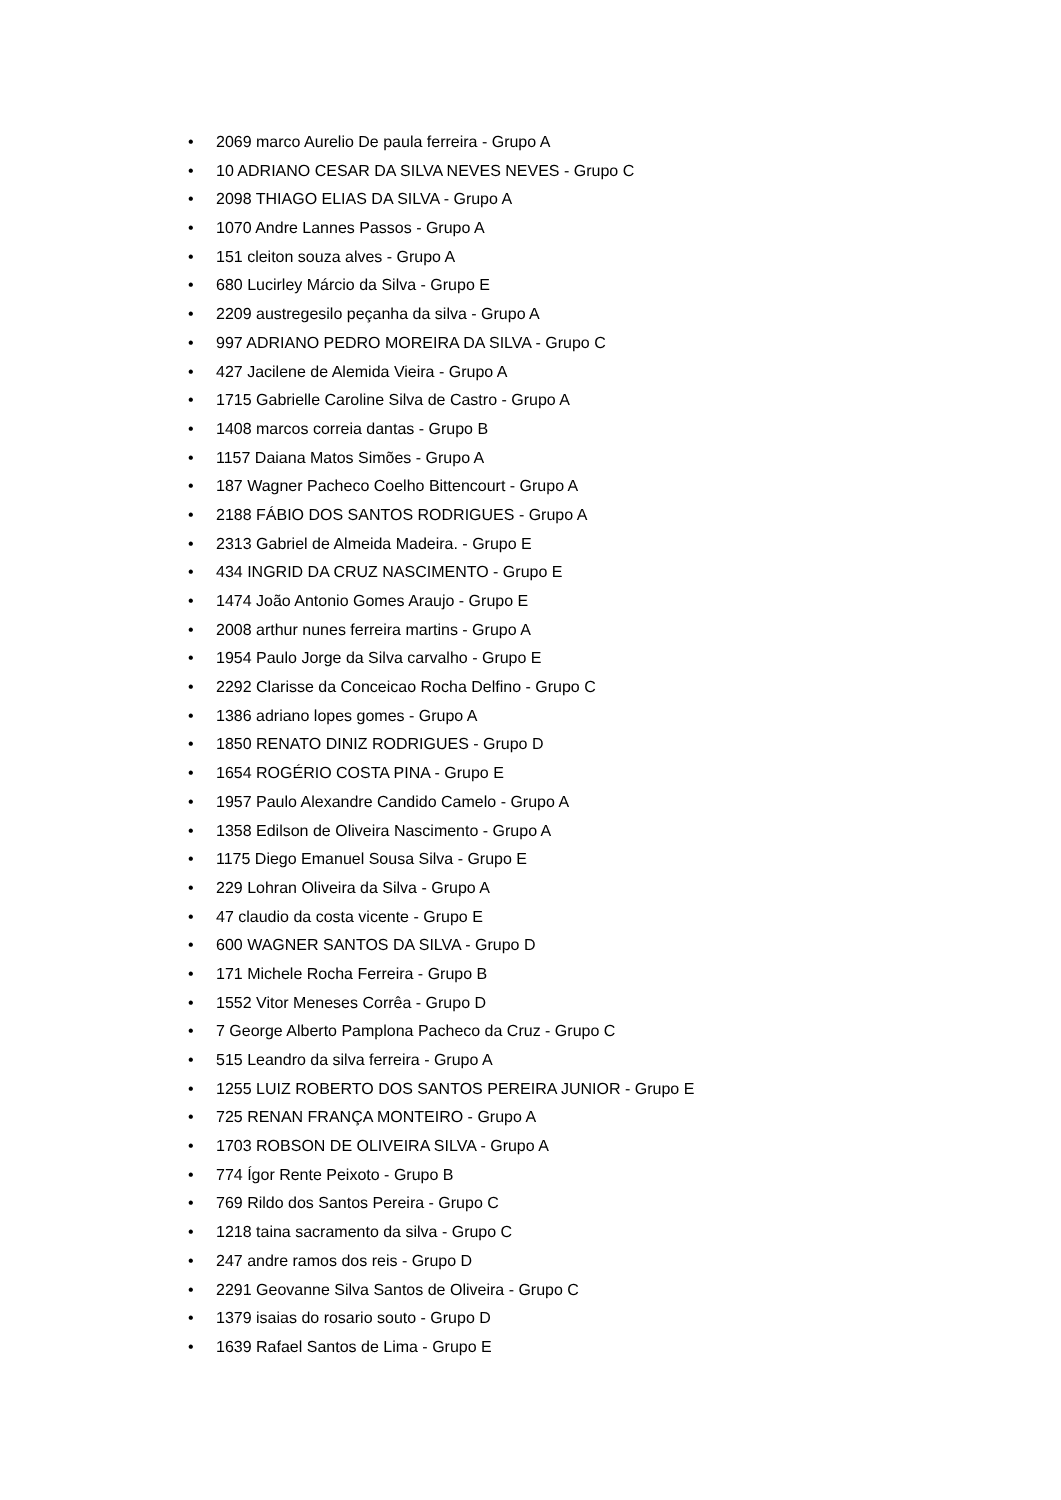• 2069 marco Aurelio De paula ferreira - Grupo A
• 10 ADRIANO CESAR DA SILVA NEVES NEVES - Grupo C
• 2098 THIAGO ELIAS DA SILVA - Grupo A
• 1070 Andre Lannes Passos - Grupo A
• 151 cleiton souza alves - Grupo A
• 680 Lucirley Márcio da Silva - Grupo E
• 2209 austregesilo peçanha da silva - Grupo A
• 997 ADRIANO PEDRO MOREIRA DA SILVA - Grupo C
• 427 Jacilene de Alemida Vieira - Grupo A
• 1715 Gabrielle Caroline Silva de Castro - Grupo A
• 1408 marcos correia dantas - Grupo B
• 1157 Daiana Matos Simões - Grupo A
• 187 Wagner Pacheco Coelho Bittencourt - Grupo A
• 2188 FÁBIO DOS SANTOS RODRIGUES - Grupo A
• 2313 Gabriel de Almeida Madeira. - Grupo E
• 434 INGRID DA CRUZ NASCIMENTO - Grupo E
• 1474 João Antonio Gomes Araujo - Grupo E
• 2008 arthur nunes ferreira martins - Grupo A
• 1954 Paulo Jorge da Silva carvalho - Grupo E
• 2292 Clarisse da Conceicao Rocha Delfino - Grupo C
• 1386 adriano lopes gomes - Grupo A
• 1850 RENATO DINIZ RODRIGUES - Grupo D
• 1654 ROGÉRIO COSTA PINA - Grupo E
• 1957 Paulo Alexandre Candido Camelo - Grupo A
• 1358 Edilson de Oliveira Nascimento - Grupo A
• 1175 Diego Emanuel Sousa Silva - Grupo E
• 229 Lohran Oliveira da Silva - Grupo A
• 47 claudio da costa vicente - Grupo E
• 600 WAGNER SANTOS DA SILVA - Grupo D
• 171 Michele Rocha Ferreira - Grupo B
• 1552 Vitor Meneses Corrêa - Grupo D
• 7 George Alberto Pamplona Pacheco da Cruz - Grupo C
• 515 Leandro da silva ferreira - Grupo A
• 1255 LUIZ ROBERTO DOS SANTOS PEREIRA JUNIOR - Grupo E
• 725 RENAN FRANÇA MONTEIRO - Grupo A
• 1703 ROBSON DE OLIVEIRA SILVA - Grupo A
• 774 Ígor Rente Peixoto - Grupo B
• 769 Rildo dos Santos Pereira - Grupo C
• 1218 taina sacramento da silva - Grupo C
• 247 andre ramos dos reis - Grupo D
• 2291 Geovanne Silva Santos de Oliveira - Grupo C
• 1379 isaias do rosario souto - Grupo D
• 1639 Rafael Santos de Lima - Grupo E